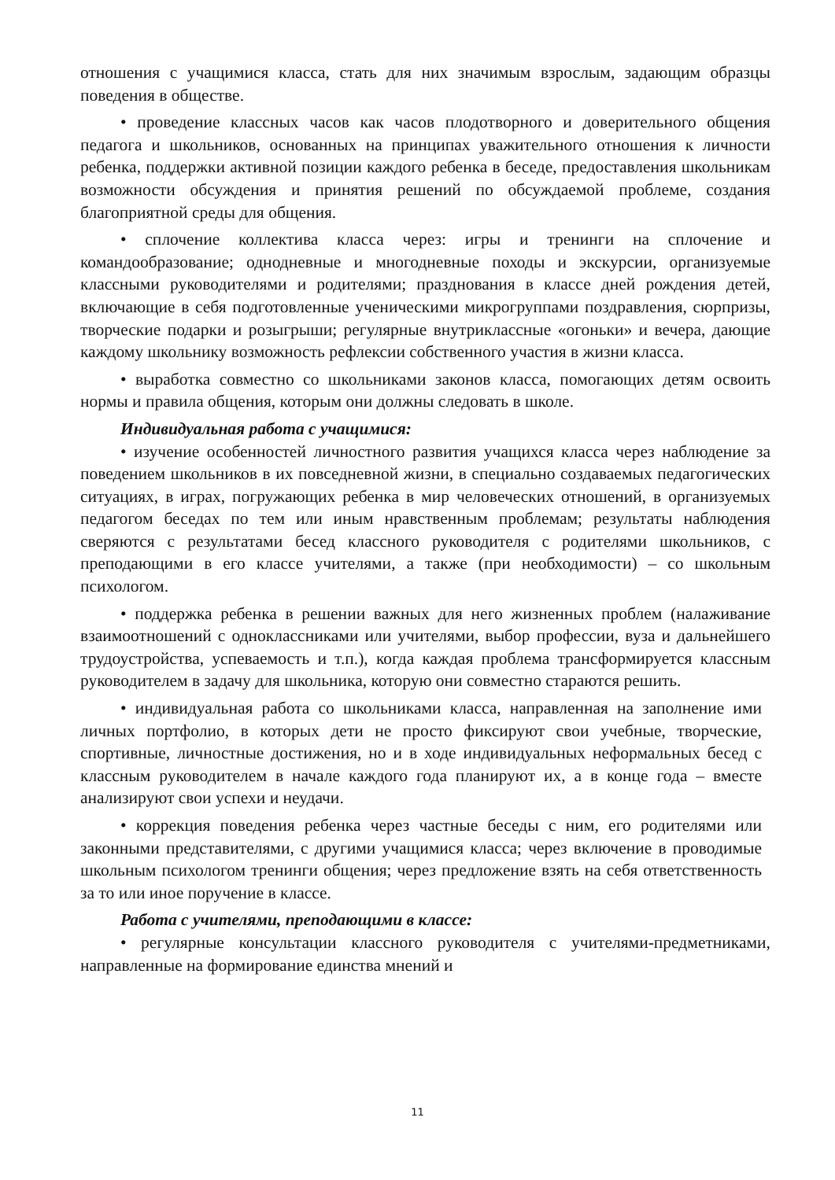отношения с учащимися класса, стать для них значимым взрослым, задающим образцы поведения в обществе.
• проведение классных часов как часов плодотворного и доверительного общения педагога и школьников, основанных на принципах уважительного отношения к личности ребенка, поддержки активной позиции каждого ребенка в беседе, предоставления школьникам возможности обсуждения и принятия решений по обсуждаемой проблеме, создания благоприятной среды для общения.
• сплочение коллектива класса через: игры и тренинги на сплочение и командообразование; однодневные и многодневные походы и экскурсии, организуемые классными руководителями и родителями; празднования в классе дней рождения детей, включающие в себя подготовленные ученическими микрогруппами поздравления, сюрпризы, творческие подарки и розыгрыши; регулярные внутриклассные «огоньки» и вечера, дающие каждому школьнику возможность рефлексии собственного участия в жизни класса.
• выработка совместно со школьниками законов класса, помогающих детям освоить нормы и правила общения, которым они должны следовать в школе.
Индивидуальная работа с учащимися:
• изучение особенностей личностного развития учащихся класса через наблюдение за поведением школьников в их повседневной жизни, в специально создаваемых педагогических ситуациях, в играх, погружающих ребенка в мир человеческих отношений, в организуемых педагогом беседах по тем или иным нравственным проблемам; результаты наблюдения сверяются с результатами бесед классного руководителя с родителями школьников, с преподающими в его классе учителями, а также (при необходимости) – со школьным психологом.
• поддержка ребенка в решении важных для него жизненных проблем (налаживание взаимоотношений с одноклассниками или учителями, выбор профессии, вуза и дальнейшего трудоустройства, успеваемость и т.п.), когда каждая проблема трансформируется классным руководителем в задачу для школьника, которую они совместно стараются решить.
• индивидуальная работа со школьниками класса, направленная на заполнение ими личных портфолио, в которых дети не просто фиксируют свои учебные, творческие, спортивные, личностные достижения, но и в ходе индивидуальных неформальных бесед с классным руководителем в начале каждого года планируют их, а в конце года – вместе анализируют свои успехи и неудачи.
• коррекция поведения ребенка через частные беседы с ним, его родителями или законными представителями, с другими учащимися класса; через включение в проводимые школьным психологом тренинги общения; через предложение взять на себя ответственность за то или иное поручение в классе.
Работа с учителями, преподающими в классе:
• регулярные консультации классного руководителя с учителями-предметниками, направленные на формирование единства мнений и
11